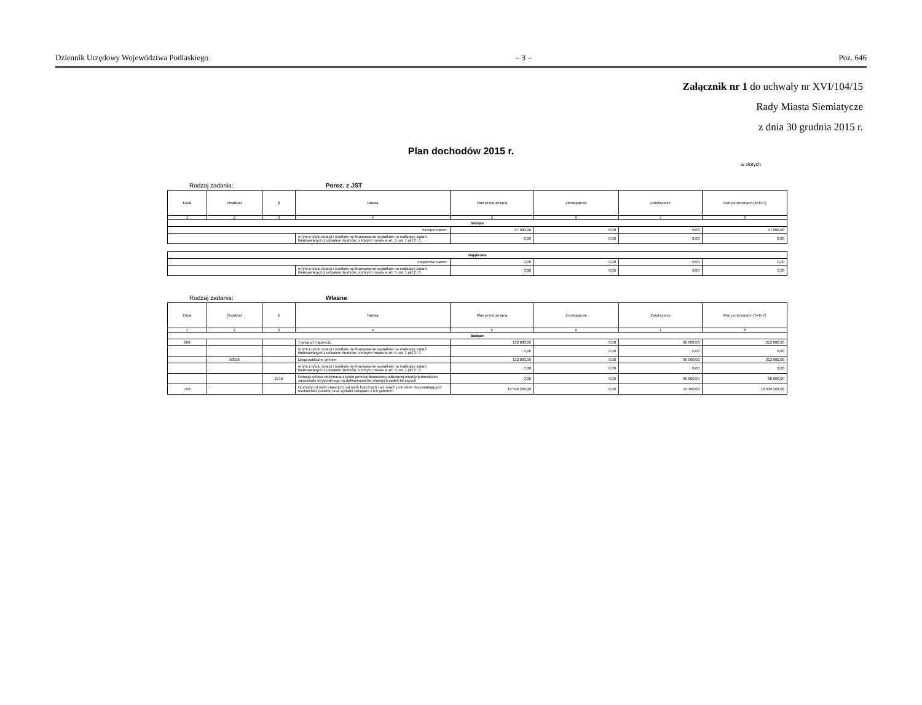Dziennik Urzędowy Województwa Podlaskiego – 3 – Poz. 646
Załącznik nr 1 do uchwały nr XVI/104/15
Rady Miasta Siemiatycze
z dnia 30 grudnia 2015 r.
Plan dochodów 2015 r.
w złotych
Rodzaj zadania: Poroz. z JST
| Dział | Rozdział | § | Nazwa | Plan przed zmianą | Zmniejszenie | Zwiększenie | Plan po zmianach (5+6+7) |
| --- | --- | --- | --- | --- | --- | --- | --- |
| 1 | 2 | 3 | 4 | 5 | 6 | 7 | 8 |
| bieżące | | | | | | | |
| bieżące razem: | | | | 57 000,00 | 0,00 | 0,00 | 57 000,00 |
| | | | w tym z tytułu dotacji i środków na finansowanie wydatków na realizację zadań finansowanych z udziałem środków, o których mowa w art. 5 ust. 1 pkt 2 i 3 | 0,00 | 0,00 | 0,00 | 0,00 |
| majątkowe | | | | | |
| majątkowe razem: | | 0,00 | 0,00 | 0,00 | 0,00 |
| | w tym z tytułu dotacji i środków na finansowanie wydatków na realizację zadań finansowanych z udziałem środków, o których mowa w art. 5 ust. 1 pkt 2 i 3 | 0,00 | 0,00 | 0,00 | 0,00 |
Rodzaj zadania: Własne
| Dział | Rozdział | § | Nazwa | Plan przed zmianą | Zmniejszenie | Zwiększenie | Plan po zmianach (5+6+7) |
| --- | --- | --- | --- | --- | --- | --- | --- |
| 1 | 2 | 3 | 4 | 5 | 6 | 7 | 8 |
| bieżące | | | | | | | |
| 600 | | | Transport i łączność | 132 000,00 | 0,00 | 80 000,00 | 212 000,00 |
| | | | w tym z tytułu dotacji i środków na finansowanie wydatków na realizację zadań finansowanych z udziałem środków, o których mowa w art. 5 ust. 1 pkt 2 i 3 | 0,00 | 0,00 | 0,00 | 0,00 |
| | 60016 | | Drogi publiczne gminne | 132 000,00 | 0,00 | 80 000,00 | 212 000,00 |
| | | | w tym z tytułu dotacji i środków na finansowanie wydatków na realizację zadań finansowanych z udziałem środków, o których mowa w art. 5 ust. 1 pkt 2 i 3 | 0,00 | 0,00 | 0,00 | 0,00 |
| | | 2710 | Dotacja celowa otrzymana z tytułu pomocy finansowej udzielanej między jednostkami samorządu terytorialnego na dofinansowanie własnych zadań bieżących | 0,00 | 0,00 | 80 000,00 | 80 000,00 |
| 756 | | | Dochody od osób prawnych, od osób fizycznych i od innych jednostek nieposiadających osobowości prawnej oraz wydatki związane z ich poborem | 19 590 268,00 | 0,00 | 19 300,00 | 19 609 568,00 |